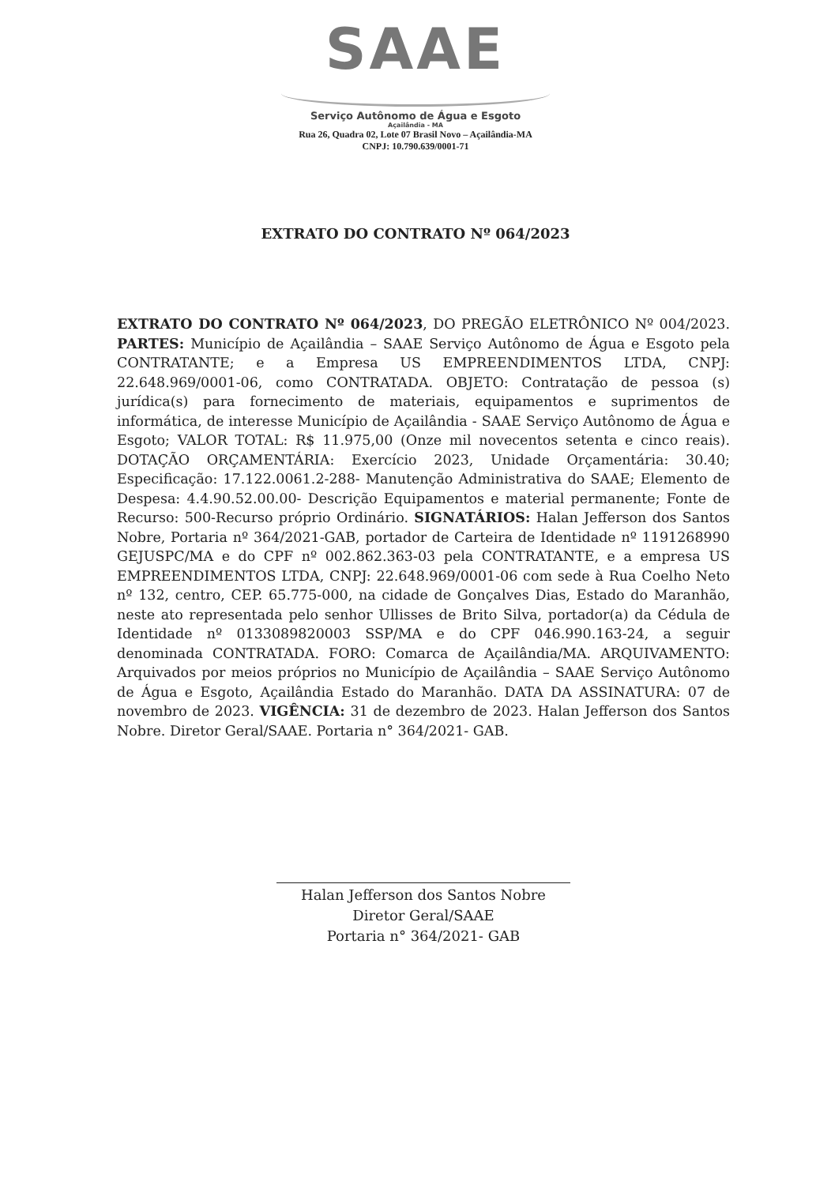SAAE
Serviço Autônomo de Água e Esgoto
Açailândia - MA
Rua 26, Quadra 02, Lote 07 Brasil Novo – Açailândia-MA
CNPJ: 10.790.639/0001-71
EXTRATO DO CONTRATO Nº 064/2023
EXTRATO DO CONTRATO Nº 064/2023, DO PREGÃO ELETRÔNICO Nº 004/2023. PARTES: Município de Açailândia – SAAE Serviço Autônomo de Água e Esgoto pela CONTRATANTE; e a Empresa US EMPREENDIMENTOS LTDA, CNPJ: 22.648.969/0001-06, como CONTRATADA. OBJETO: Contratação de pessoa (s) jurídica(s) para fornecimento de materiais, equipamentos e suprimentos de informática, de interesse Município de Açailândia - SAAE Serviço Autônomo de Água e Esgoto; VALOR TOTAL: R$ 11.975,00 (Onze mil novecentos setenta e cinco reais). DOTAÇÃO ORÇAMENTÁRIA: Exercício 2023, Unidade Orçamentária: 30.40; Especificação: 17.122.0061.2-288- Manutenção Administrativa do SAAE; Elemento de Despesa: 4.4.90.52.00.00- Descrição Equipamentos e material permanente; Fonte de Recurso: 500-Recurso próprio Ordinário. SIGNATÁRIOS: Halan Jefferson dos Santos Nobre, Portaria nº 364/2021-GAB, portador de Carteira de Identidade nº 1191268990 GEJUSPC/MA e do CPF nº 002.862.363-03 pela CONTRATANTE, e a empresa US EMPREENDIMENTOS LTDA, CNPJ: 22.648.969/0001-06 com sede à Rua Coelho Neto nº 132, centro, CEP. 65.775-000, na cidade de Gonçalves Dias, Estado do Maranhão, neste ato representada pelo senhor Ullisses de Brito Silva, portador(a) da Cédula de Identidade nº 0133089820003 SSP/MA e do CPF 046.990.163-24, a seguir denominada CONTRATADA. FORO: Comarca de Açailândia/MA. ARQUIVAMENTO: Arquivados por meios próprios no Município de Açailândia – SAAE Serviço Autônomo de Água e Esgoto, Açailândia Estado do Maranhão. DATA DA ASSINATURA: 07 de novembro de 2023. VIGÊNCIA: 31 de dezembro de 2023. Halan Jefferson dos Santos Nobre. Diretor Geral/SAAE. Portaria n° 364/2021- GAB.
Halan Jefferson dos Santos Nobre
Diretor Geral/SAAE
Portaria n° 364/2021- GAB